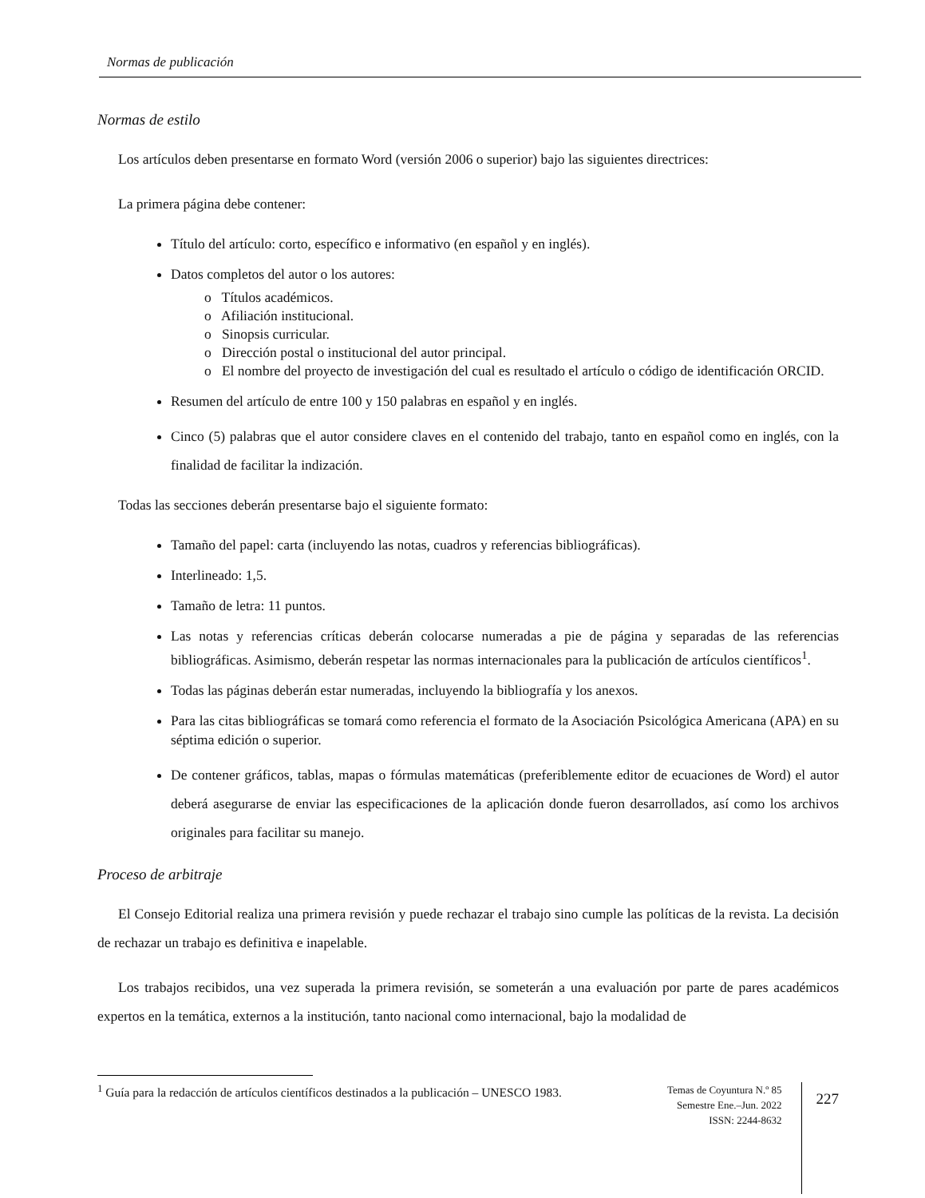Normas de publicación
Normas de estilo
Los artículos deben presentarse en formato Word (versión 2006 o superior) bajo las siguientes directrices:
La primera página debe contener:
Título del artículo: corto, específico e informativo (en español y en inglés).
Datos completos del autor o los autores:
o Títulos académicos.
o Afiliación institucional.
o Sinopsis curricular.
o Dirección postal o institucional del autor principal.
o El nombre del proyecto de investigación del cual es resultado el artículo o código de identificación ORCID.
Resumen del artículo de entre 100 y 150 palabras en español y en inglés.
Cinco (5) palabras que el autor considere claves en el contenido del trabajo, tanto en español como en inglés, con la finalidad de facilitar la indización.
Todas las secciones deberán presentarse bajo el siguiente formato:
Tamaño del papel: carta (incluyendo las notas, cuadros y referencias bibliográficas).
Interlineado: 1,5.
Tamaño de letra: 11 puntos.
Las notas y referencias críticas deberán colocarse numeradas a pie de página y separadas de las referencias bibliográficas. Asimismo, deberán respetar las normas internacionales para la publicación de artículos científicos<sup>1</sup>.
Todas las páginas deberán estar numeradas, incluyendo la bibliografía y los anexos.
Para las citas bibliográficas se tomará como referencia el formato de la Asociación Psicológica Americana (APA) en su séptima edición o superior.
De contener gráficos, tablas, mapas o fórmulas matemáticas (preferiblemente editor de ecuaciones de Word) el autor deberá asegurarse de enviar las especificaciones de la aplicación donde fueron desarrollados, así como los archivos originales para facilitar su manejo.
Proceso de arbitraje
El Consejo Editorial realiza una primera revisión y puede rechazar el trabajo sino cumple las políticas de la revista. La decisión de rechazar un trabajo es definitiva e inapelable.
Los trabajos recibidos, una vez superada la primera revisión, se someterán a una evaluación por parte de pares académicos expertos en la temática, externos a la institución, tanto nacional como internacional, bajo la modalidad de
<sup>1</sup> Guía para la redacción de artículos científicos destinados a la publicación – UNESCO 1983.
Temas de Coyuntura N.º 85
Semestre Ene.–Jun. 2022
ISSN: 2244-8632
227